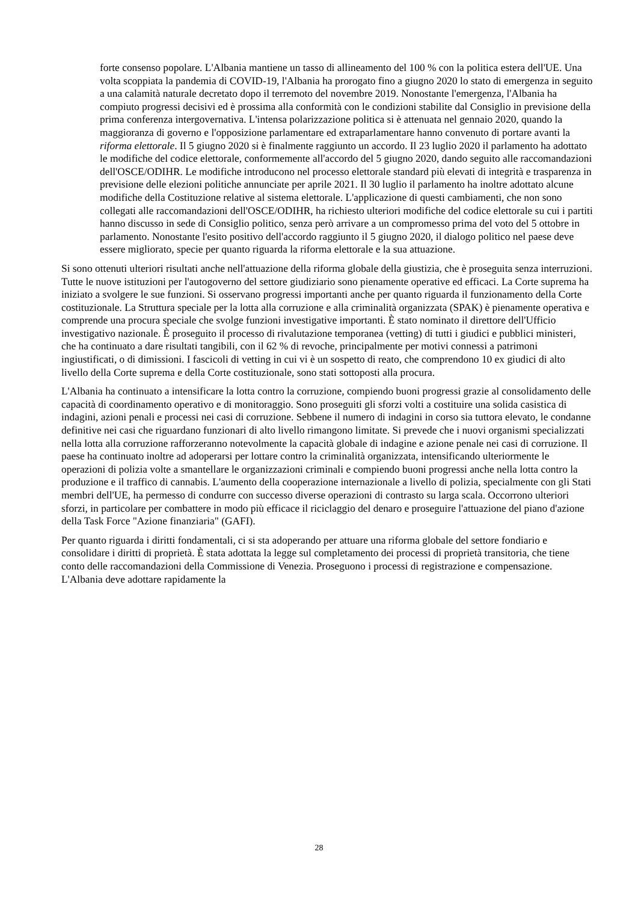forte consenso popolare. L'Albania mantiene un tasso di allineamento del 100 % con la politica estera dell'UE. Una volta scoppiata la pandemia di COVID-19, l'Albania ha prorogato fino a giugno 2020 lo stato di emergenza in seguito a una calamità naturale decretato dopo il terremoto del novembre 2019. Nonostante l'emergenza, l'Albania ha compiuto progressi decisivi ed è prossima alla conformità con le condizioni stabilite dal Consiglio in previsione della prima conferenza intergovernativa. L'intensa polarizzazione politica si è attenuata nel gennaio 2020, quando la maggioranza di governo e l'opposizione parlamentare ed extraparlamentare hanno convenuto di portare avanti la riforma elettorale. Il 5 giugno 2020 si è finalmente raggiunto un accordo. Il 23 luglio 2020 il parlamento ha adottato le modifiche del codice elettorale, conformemente all'accordo del 5 giugno 2020, dando seguito alle raccomandazioni dell'OSCE/ODIHR. Le modifiche introducono nel processo elettorale standard più elevati di integrità e trasparenza in previsione delle elezioni politiche annunciate per aprile 2021. Il 30 luglio il parlamento ha inoltre adottato alcune modifiche della Costituzione relative al sistema elettorale. L'applicazione di questi cambiamenti, che non sono collegati alle raccomandazioni dell'OSCE/ODIHR, ha richiesto ulteriori modifiche del codice elettorale su cui i partiti hanno discusso in sede di Consiglio politico, senza però arrivare a un compromesso prima del voto del 5 ottobre in parlamento. Nonostante l'esito positivo dell'accordo raggiunto il 5 giugno 2020, il dialogo politico nel paese deve essere migliorato, specie per quanto riguarda la riforma elettorale e la sua attuazione.
Si sono ottenuti ulteriori risultati anche nell'attuazione della riforma globale della giustizia, che è proseguita senza interruzioni. Tutte le nuove istituzioni per l'autogoverno del settore giudiziario sono pienamente operative ed efficaci. La Corte suprema ha iniziato a svolgere le sue funzioni. Si osservano progressi importanti anche per quanto riguarda il funzionamento della Corte costituzionale. La Struttura speciale per la lotta alla corruzione e alla criminalità organizzata (SPAK) è pienamente operativa e comprende una procura speciale che svolge funzioni investigative importanti. È stato nominato il direttore dell'Ufficio investigativo nazionale. È proseguito il processo di rivalutazione temporanea (vetting) di tutti i giudici e pubblici ministeri, che ha continuato a dare risultati tangibili, con il 62 % di revoche, principalmente per motivi connessi a patrimoni ingiustificati, o di dimissioni. I fascicoli di vetting in cui vi è un sospetto di reato, che comprendono 10 ex giudici di alto livello della Corte suprema e della Corte costituzionale, sono stati sottoposti alla procura.
L'Albania ha continuato a intensificare la lotta contro la corruzione, compiendo buoni progressi grazie al consolidamento delle capacità di coordinamento operativo e di monitoraggio. Sono proseguiti gli sforzi volti a costituire una solida casistica di indagini, azioni penali e processi nei casi di corruzione. Sebbene il numero di indagini in corso sia tuttora elevato, le condanne definitive nei casi che riguardano funzionari di alto livello rimangono limitate. Si prevede che i nuovi organismi specializzati nella lotta alla corruzione rafforzeranno notevolmente la capacità globale di indagine e azione penale nei casi di corruzione. Il paese ha continuato inoltre ad adoperarsi per lottare contro la criminalità organizzata, intensificando ulteriormente le operazioni di polizia volte a smantellare le organizzazioni criminali e compiendo buoni progressi anche nella lotta contro la produzione e il traffico di cannabis. L'aumento della cooperazione internazionale a livello di polizia, specialmente con gli Stati membri dell'UE, ha permesso di condurre con successo diverse operazioni di contrasto su larga scala. Occorrono ulteriori sforzi, in particolare per combattere in modo più efficace il riciclaggio del denaro e proseguire l'attuazione del piano d'azione della Task Force "Azione finanziaria" (GAFI).
Per quanto riguarda i diritti fondamentali, ci si sta adoperando per attuare una riforma globale del settore fondiario e consolidare i diritti di proprietà. È stata adottata la legge sul completamento dei processi di proprietà transitoria, che tiene conto delle raccomandazioni della Commissione di Venezia. Proseguono i processi di registrazione e compensazione. L'Albania deve adottare rapidamente la
28